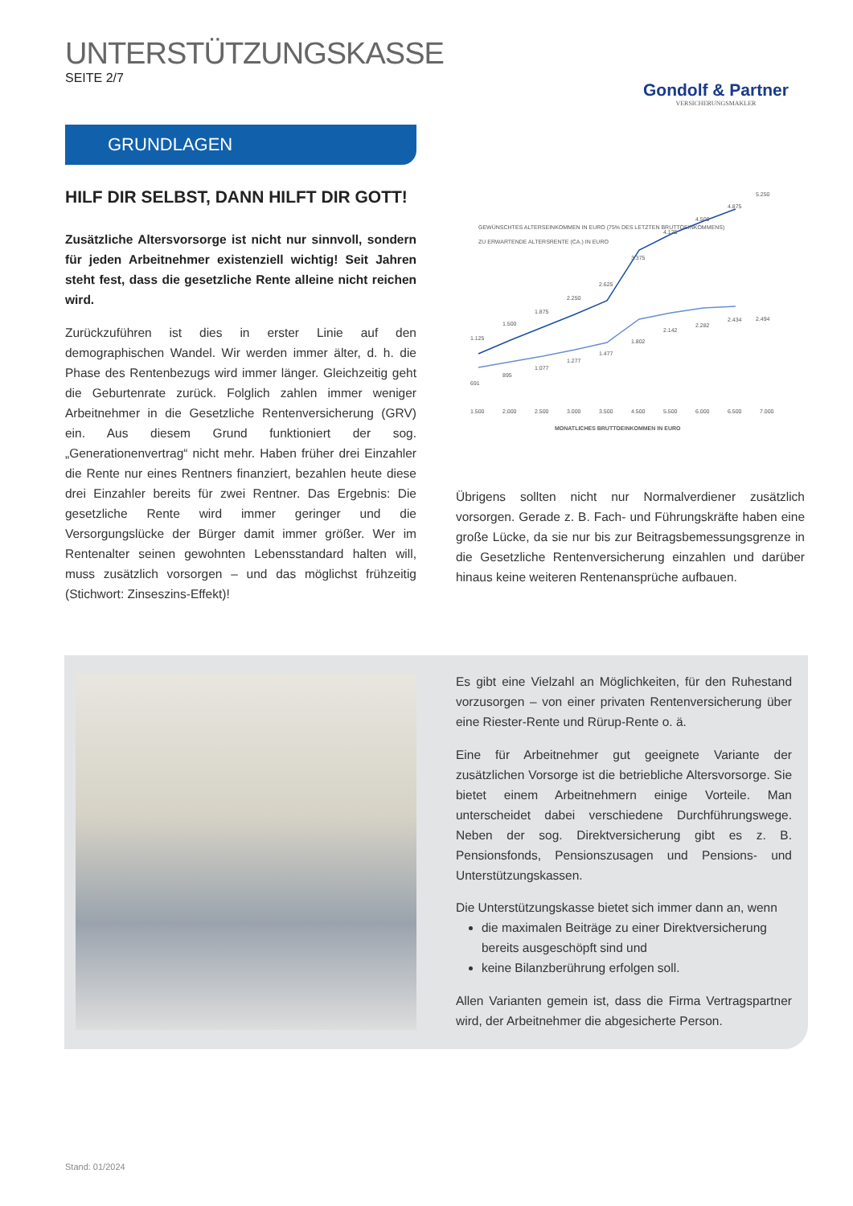UNTERSTÜTZUNGSKASSE
SEITE 2/7
Gondolf & Partner
VERSICHERUNGSMAKLER
GRUNDLAGEN
HILF DIR SELBST, DANN HILFT DIR GOTT!
Zusätzliche Altersvorsorge ist nicht nur sinnvoll, sondern für jeden Arbeitnehmer existenziell wichtig! Seit Jahren steht fest, dass die gesetzliche Rente alleine nicht reichen wird.
Zurückzuführen ist dies in erster Linie auf den demographischen Wandel. Wir werden immer älter, d. h. die Phase des Rentenbezugs wird immer länger. Gleichzeitig geht die Geburtenrate zurück. Folglich zahlen immer weniger Arbeitnehmer in die Gesetzliche Rentenversicherung (GRV) ein. Aus diesem Grund funktioniert der sog. „Generationenvertrag“ nicht mehr. Haben früher drei Einzahler die Rente nur eines Rentners finanziert, bezahlen heute diese drei Einzahler bereits für zwei Rentner. Das Ergebnis: Die gesetzliche Rente wird immer geringer und die Versorgungslücke der Bürger damit immer größer. Wer im Rentenalter seinen gewohnten Lebensstandard halten will, muss zusätzlich vorsorgen – und das möglichst frühzeitig (Stichwort: Zinseszins-Effekt)!
GEWÜNSCHTES ALTERSEINKOMMEN IN EURO (75% DES LETZTEN BRUTTOEINKOMMENS)
ZU ERWARTENDE ALTERSRENTE (CA.) IN EURO
1.125
1.500
1.875
2.250
2.625
3.375
4.125
4.500
4.875
5.250
691
895
1.077
1.277
1.477
1.802
2.142
2.282
2.434
2.494
1.500
2.000
2.500
3.000
3.500
4.500
5.500
6.000
6.500
7.000
MONATLICHES BRUTTOEINKOMMEN IN EURO
Übrigens sollten nicht nur Normalverdiener zusätzlich vorsorgen. Gerade z. B. Fach- und Führungskräfte haben eine große Lücke, da sie nur bis zur Beitragsbemessungsgrenze in die Gesetzliche Rentenversicherung einzahlen und darüber hinaus keine weiteren Rentenansprüche aufbauen.
Es gibt eine Vielzahl an Möglichkeiten, für den Ruhestand vorzusorgen – von einer privaten Rentenversicherung über eine Riester-Rente und Rürup-Rente o. ä.
Eine für Arbeitnehmer gut geeignete Variante der zusätzlichen Vorsorge ist die betriebliche Altersvorsorge. Sie bietet einem Arbeitnehmern einige Vorteile. Man unterscheidet dabei verschiedene Durchführungswege. Neben der sog. Direktversicherung gibt es z. B. Pensionsfonds, Pensionszusagen und Pensions- und Unterstützungskassen.
Die Unterstützungskasse bietet sich immer dann an, wenn
die maximalen Beiträge zu einer Direktversicherung bereits ausgeschöpft sind und
keine Bilanzberührung erfolgen soll.
Allen Varianten gemein ist, dass die Firma Vertragspartner wird, der Arbeitnehmer die abgesicherte Person.
Stand: 01/2024